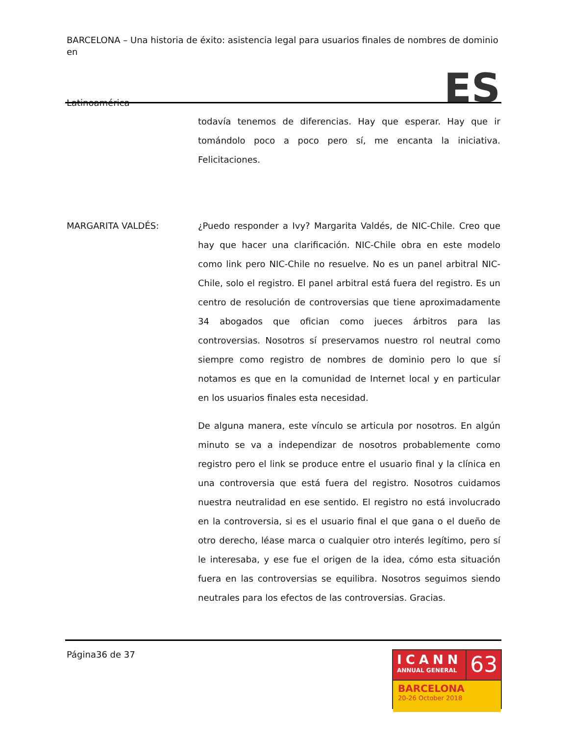BARCELONA – Una historia de éxito: asistencia legal para usuarios finales de nombres de dominio en
Latinoamérica ES
todavía tenemos de diferencias. Hay que esperar. Hay que ir tomándolo poco a poco pero sí, me encanta la iniciativa. Felicitaciones.
MARGARITA VALDÉS: ¿Puedo responder a Ivy? Margarita Valdés, de NIC-Chile. Creo que hay que hacer una clarificación. NIC-Chile obra en este modelo como link pero NIC-Chile no resuelve. No es un panel arbitral NIC-Chile, solo el registro. El panel arbitral está fuera del registro. Es un centro de resolución de controversias que tiene aproximadamente 34 abogados que ofician como jueces árbitros para las controversias. Nosotros sí preservamos nuestro rol neutral como siempre como registro de nombres de dominio pero lo que sí notamos es que en la comunidad de Internet local y en particular en los usuarios finales esta necesidad.
De alguna manera, este vínculo se articula por nosotros. En algún minuto se va a independizar de nosotros probablemente como registro pero el link se produce entre el usuario final y la clínica en una controversia que está fuera del registro. Nosotros cuidamos nuestra neutralidad en ese sentido. El registro no está involucrado en la controversia, si es el usuario final el que gana o el dueño de otro derecho, léase marca o cualquier otro interés legítimo, pero sí le interesaba, y ese fue el origen de la idea, cómo esta situación fuera en las controversias se equilibra. Nosotros seguimos siendo neutrales para los efectos de las controversias. Gracias.
Página36 de 37
ICANN
ANNUAL GENERAL
63
BARCELONA
20-26 October 2018